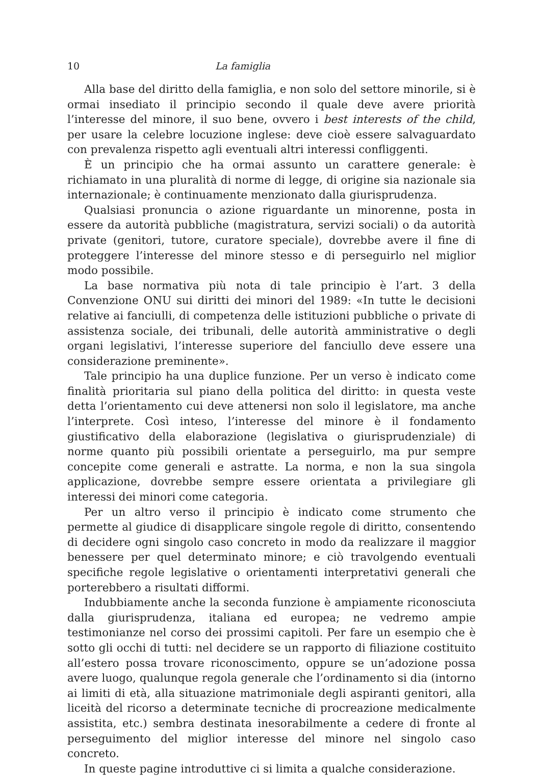10 La famiglia
Alla base del diritto della famiglia, e non solo del settore minorile, si è ormai insediato il principio secondo il quale deve avere priorità l’interesse del minore, il suo bene, ovvero i best interests of the child, per usare la celebre locuzione inglese: deve cioè essere salvaguardato con prevalenza rispetto agli eventuali altri interessi confliggenti.
È un principio che ha ormai assunto un carattere generale: è richiamato in una pluralità di norme di legge, di origine sia nazionale sia internazionale; è continuamente menzionato dalla giurisprudenza.
Qualsiasi pronuncia o azione riguardante un minorenne, posta in essere da autorità pubbliche (magistratura, servizi sociali) o da autorità private (genitori, tutore, curatore speciale), dovrebbe avere il fine di proteggere l’interesse del minore stesso e di perseguirlo nel miglior modo possibile.
La base normativa più nota di tale principio è l’art. 3 della Convenzione ONU sui diritti dei minori del 1989: «In tutte le decisioni relative ai fanciulli, di competenza delle istituzioni pubbliche o private di assistenza sociale, dei tribunali, delle autorità amministrative o degli organi legislativi, l’interesse superiore del fanciullo deve essere una considerazione preminente».
Tale principio ha una duplice funzione. Per un verso è indicato come finalità prioritaria sul piano della politica del diritto: in questa veste detta l’orientamento cui deve attenersi non solo il legislatore, ma anche l’interprete. Così inteso, l’interesse del minore è il fondamento giustificativo della elaborazione (legislativa o giurisprudenziale) di norme quanto più possibili orientate a perseguirlo, ma pur sempre concepite come generali e astratte. La norma, e non la sua singola applicazione, dovrebbe sempre essere orientata a privilegiare gli interessi dei minori come categoria.
Per un altro verso il principio è indicato come strumento che permette al giudice di disapplicare singole regole di diritto, consentendo di decidere ogni singolo caso concreto in modo da realizzare il maggior benessere per quel determinato minore; e ciò travolgendo eventuali specifiche regole legislative o orientamenti interpretativi generali che porterebbero a risultati difformi.
Indubbiamente anche la seconda funzione è ampiamente riconosciuta dalla giurisprudenza, italiana ed europea; ne vedremo ampie testimonianze nel corso dei prossimi capitoli. Per fare un esempio che è sotto gli occhi di tutti: nel decidere se un rapporto di filiazione costituito all’estero possa trovare riconoscimento, oppure se un’adozione possa avere luogo, qualunque regola generale che l’ordinamento si dia (intorno ai limiti di età, alla situazione matrimoniale degli aspiranti genitori, alla liceità del ricorso a determinate tecniche di procreazione medicalmente assistita, etc.) sembra destinata inesorabilmente a cedere di fronte al perseguimento del miglior interesse del minore nel singolo caso concreto.
In queste pagine introduttive ci si limita a qualche considerazione.